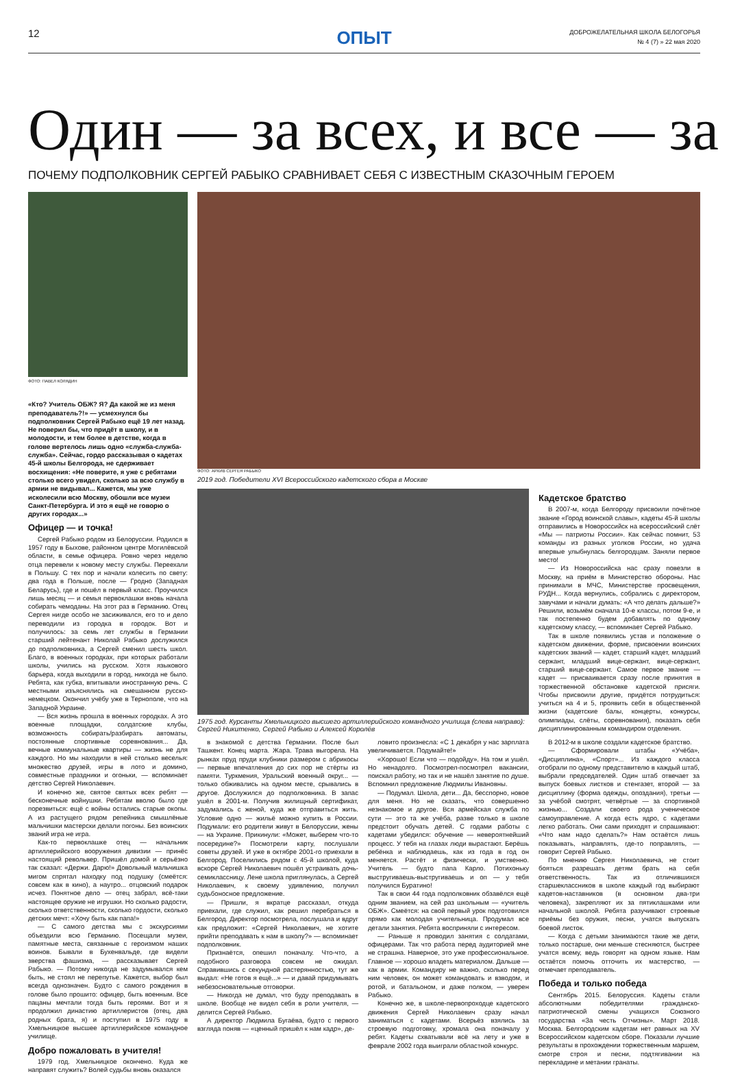12
ОПЫТ
ДОБРОЖЕЛАТЕЛЬНАЯ ШКОЛА БЕЛОГОРЬЯ
№ 4 (7) » 22 мая 2020
Один — за всех, и все — за
ПОЧЕМУ ПОДПОЛКОВНИК СЕРГЕЙ РАБЫКО СРАВНИВАЕТ СЕБЯ С ИЗВЕСТНЫМ СКАЗОЧНЫМ ГЕРОЕМ
ФОТО: ПАВЕЛ КОЛЯДИН
«Кто? Учитель ОБЖ? Я? Да какой же из меня преподаватель?!» — усмехнулся бы подполковник Сергей Рабыко ещё 19 лет назад. Не поверил бы, что придёт в школу, и в молодости, и тем более в детстве, когда в голове вертелось лишь одно «служба-служба-служба». Сейчас, гордо рассказывая о кадетах 45-й школы Белгорода, не сдерживает восхищения: «Не поверите, я уже с ребятами столько всего увидел, сколько за всю службу в армии не видывал... Кажется, мы уже исколесили всю Москву, обошли все музеи Санкт-Петербурга. И это я ещё не говорю о других городах...»
Офицер — и точка!
Сергей Рабыко родом из Белоруссии. Родился в 1957 году в Быхове, районном центре Могилёвской области, в семье офицера. Ровно через неделю отца перевели к новому месту службы. Переехали в Польшу. С тех пор и начали колесить по свету: два года в Польше, после — Гродно (Западная Беларусь), где и пошёл в первый класс. Проучился лишь месяц — и семья первоклашки вновь начала собирать чемоданы. На этот раз в Германию. Отец Сергея нигде особо не засиживался, его то и дело переводили из городка в городок. Вот и получилось: за семь лет службы в Германии старший лейтенант Николай Рабыко дослужился до подполковника, а Сергей сменил шесть школ. Благо, в военных городках, при которых работали школы, учились на русском. Хотя языкового барьера, когда выходили в город, никогда не было. Ребята, как губка, впитывали иностранную речь. С местными изъяснялись на смешанном русско-немецком. Окончил учёбу уже в Тернополе, что на Западной Украине.
— Вся жизнь прошла в военных городках. А это военные площадки, солдатские клубы, возможность собирать/разбирать автоматы, постоянные спортивные соревнования... Да, вечные коммунальные квартиры — жизнь не для каждого. Но мы находили в ней столько веселья: множество друзей, игры в лото и домино, совместные праздники и огоньки, — вспоминает детство Сергей Николаевич.
И конечно же, святое святых всех ребят — бесконечные войнушки. Ребятам вволю было где порезвиться: ещё с войны остались старые окопы. А из растущего рядом репейника смышлёные мальчишки мастерски делали погоны. Без воинских званий игра не игра.
Как-то первоклашке отец — начальник артиллерийского вооружения дивизии — принёс настоящий револьвер. Пришёл домой и серьёзно так сказал: «Держи. Дарю!» Довольный мальчишка мигом спрятал находку под подушку (смеётся: совсем как в кино), а наутро... отцовский подарок исчез. Понятное дело — отец забрал, всё-таки настоящее оружие не игрушки. Но сколько радости, сколько ответственности, сколько гордости, сколько детских мечт: «Хочу быть как папа!»
— С самого детства мы с экскурсиями объездили всю Германию. Посещали музеи, памятные места, связанные с героизмом наших воинов. Бывали в Бухенвальде, где видели зверства фашизма, — рассказывает Сергей Рабыко. — Потому никогда не задумывался кем быть, не стоял не перепутье. Кажется, выбор был всегда однозначен. Будто с самого рождения в голове было прошито: офицер, быть военным. Все пацаны мечтали тогда быть героями. Вот и я продолжил династию артиллеристов (отец, два родных брата, я) и поступил в 1975 году в Хмельницкое высшее артиллерийское командное училище.
Добро пожаловать в учителя!
1979 год. Хмельницкое окончено. Куда же направят служить? Волей судьбы вновь оказался
ФОТО: АРХИВ СЕРГЕЯ РАБЫКО
2019 год. Победители XVI Всероссийского кадетского сбора в Москве
1975 год. Курсанты Хмельницкого высшего артиллерийского командного училища (слева направо): Сергей Никитенко, Сергей Рабыко и Алексей Королёв
Кадетское братство
В 2007-м, когда Белгороду присвоили почётное звание «Город воинской славы», кадеты 45-й школы отправились в Новороссийск на всероссийский слёт «Мы — патриоты России». Как сейчас помнит, 53 команды из разных уголков России, но удача впервые улыбнулась белгородцам. Заняли первое место!
— Из Новороссийска нас сразу повезли в Москву, на приём в Министерство обороны. Нас принимали в МЧС, Министерстве просвещения, РУДН... Когда вернулись, собрались с директором, завучами и начали думать: «А что делать дальше?» Решили, возьмём сначала 10-е классы, потом 9-е, и так постепенно будем добавлять по одному кадетскому классу, — вспоминает Сергей Рабыко.
Так в школе появились устав и положение о кадетском движении, форме, присвоении воинских кадетских званий — кадет, старший кадет, младший сержант, младший вице-сержант, вице-сержант, старший вице-сержант. Самое первое звание — кадет — присваивается сразу после принятия в торжественной обстановке кадетской присяги. Чтобы присвоили другие, придётся потрудиться: учиться на 4 и 5, проявить себя в общественной жизни (кадетские балы, концерты, конкурсы, олимпиады, слёты, соревнования), показать себя дисциплинированным командиром отделения.
в знакомой с детства Германии. После был Ташкент. Конец марта. Жара. Трава выгорела. На рынках пруд пруди клубники размером с абрикосы — первые впечатления до сих пор не стёрты из памяти. Туркмения, Уральский военный округ... — только обживались на одном месте, срывались в другое. Дослужился до подполковника. В запас ушёл в 2001-м. Получив жилищный сертификат, задумались с женой, куда же отправиться жить. Условие одно — жильё можно купить в России. Подумали: его родители живут в Белоруссии, жены — на Украине. Прикинули: «Может, выберем что-то посередине?» Посмотрели карту, послушали советы друзей. И уже в октябре 2001-го приехали в Белгород. Поселились рядом с 45-й школой, куда вскоре Сергей Николаевич пошёл устраивать дочь-семиклассницу. Лене школа приглянулась, а Сергей Николаевич, к своему удивлению, получил судьбоносное предложение.
— Пришли, я вкратце рассказал, откуда приехали, где служил, как решил перебраться в Белгород. Директор посмотрела, послушала и вдруг как предложит: «Сергей Николаевич, не хотите прийти преподавать к нам в школу?» — вспоминает подполковник.
Признаётся, опешил поначалу. Что-что, а подобного разговора совсем не ожидал. Справившись с секундной растерянностью, тут же выдал: «Не готов я ещё...» — и давай придумывать небезосновательные отговорки.
— Никогда не думал, что буду преподавать в школе. Вообще не видел себя в роли учителя, — делится Сергей Рабыко.
А директор Людмила Бугаёва, будто с первого взгляда поняв — «ценный пришёл к нам кадр», де-
ловито произнесла: «С 1 декабря у нас зарплата увеличивается. Подумайте!»
«Хорошо! Если что — подойду». На том и ушёл. Но ненадолго. Посмотрел-посмотрел вакансии, поискал работу, но так и не нашёл занятие по душе. Вспомнил предложение Людмилы Ивановны.
— Подумал. Школа, дети... Да, бесспорно, новое для меня. Но не сказать, что совершенно незнакомое и другое. Вся армейская служба по сути — это та же учёба, разве только в школе предстоит обучать детей. С годами работы с кадетами убедился: обучение — невероятнейший процесс. У тебя на глазах люди вырастают. Берёшь ребёнка и наблюдаешь, как из года в год он меняется. Растёт и физически, и умственно. Учитель — будто папа Карло. Потихоньку выстругиваешь-выстругиваешь и оп — у тебя получился Буратино!
Так в свои 44 года подполковник обзавёлся ещё одним званием, на сей раз школьным — «учитель ОБЖ». Смеётся: на свой первый урок подготовился прямо как молодая учительница. Продумал все детали занятия. Ребята восприняли с интересом.
— Раньше я проводил занятия с солдатами, офицерами. Так что работа перед аудиторией мне не страшна. Наверное, это уже профессиональное. Главное — хорошо владеть материалом. Дальше — как в армии. Командиру не важно, сколько перед ним человек, он может командовать и взводом, и ротой, и батальоном, и даже полком, — уверен Рабыко.
Конечно же, в школе-первопроходце кадетского движения Сергей Николаевич сразу начал заниматься с кадетами. Всерьёз взялись за строевую подготовку, хромала она поначалу у ребят. Кадеты схватывали всё на лету и уже в феврале 2002 года выиграли областной конкурс.
В 2012-м в школе создали кадетское братство.
— Сформировали штабы «Учёба», «Дисциплина», «Спорт»... Из каждого класса отобрали по одному представителю в каждый штаб, выбрали председателей. Один штаб отвечает за выпуск боевых листков и стенгазет, второй — за дисциплину (форма одежды, опоздания), третьи — за учёбой смотрят, четвёртые — за спортивной жизнью... Создали своего рода ученическое самоуправление. А когда есть ядро, с кадетами легко работать. Они сами приходят и спрашивают: «Что нам надо сделать?» Нам остаётся лишь показывать, направлять, где-то поправлять, — говорит Сергей Рабыко.
По мнению Сергея Николаевича, не стоит бояться разрешать детям брать на себя ответственность. Так из отличившихся старшеклассников в школе каждый год выбирают кадетов-наставников (в основном два-три человека), закрепляют их за пятиклашками или начальной школой. Ребята разучивают строевые приёмы без оружия, песни, учатся выпускать боевой листок.
— Когда с детьми занимаются такие же дети, только постарше, они меньше стесняются, быстрее учатся всему, ведь говорят на одном языке. Нам остаётся помочь отточить их мастерство, — отмечает преподаватель.
Победа и только победа
Сентябрь 2015. Белоруссия. Кадеты стали абсолютными победителями гражданско-патриотической смены учащихся Союзного государства «За честь Отчизны». Март 2018. Москва. Белгородским кадетам нет равных на XV Всероссийском кадетском сборе. Показали лучшие результаты в прохождении торжественным маршем, смотре строя и песни, подтягивании на перекладине и метании гранаты.